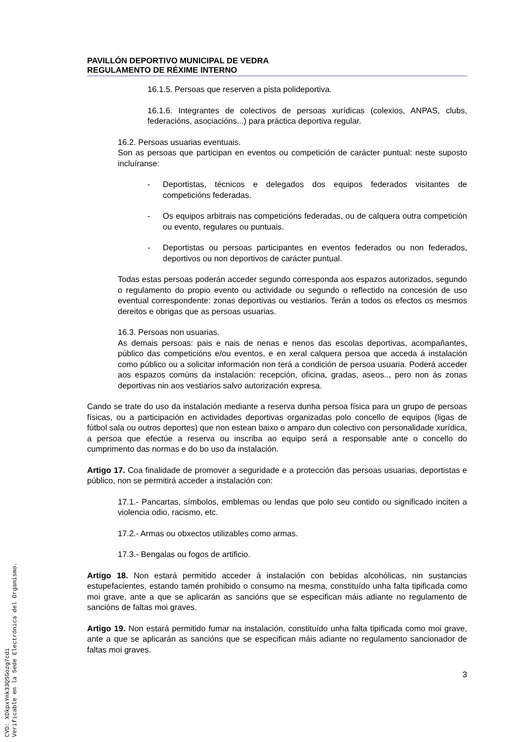PAVILLÓN DEPORTIVO MUNICIPAL DE VEDRA
REGULAMENTO DE RÉXIME INTERNO
16.1.5. Persoas que reserven a pista polideportiva.
16.1.6. Integrantes de colectivos de persoas xurídicas (colexios, ANPAS, clubs, federacións, asociacións...) para práctica deportiva regular.
16.2. Persoas usuarias eventuais.
Son as persoas que participan en eventos ou competición de carácter puntual: neste suposto incluíranse:
- Deportistas, técnicos e delegados dos equipos federados visitantes de competicións federadas.
- Os equipos arbitrais nas competicións federadas, ou de calquera outra competición ou evento, regulares ou puntuais.
- Deportistas ou persoas participantes en eventos federados ou non federados, deportivos ou non deportivos de carácter puntual.
Todas estas persoas poderán acceder segundo corresponda aos espazos autorizados, segundo o regulamento do propio evento ou actividade ou segundo o reflectido na concesión de uso eventual correspondente: zonas deportivas ou vestiarios. Terán a todos os efectos os mesmos dereitos e obrigas que as persoas usuarias.
16.3. Persoas non usuarias.
As demais persoas: pais e nais de nenas e nenos das escolas deportivas, acompañantes, público das competicións e/ou eventos, e en xeral calquera persoa que acceda á instalación como público ou a solicitar información non terá a condición de persoa usuaria. Poderá acceder aos espazos comúns da instalación: recepción, oficina, gradas, aseos.., pero non ás zonas deportivas nin aos vestiarios salvo autorización expresa.
Cando se trate do uso da instalación mediante a reserva dunha persoa física para un grupo de persoas físicas, ou a participación en actividades deportivas organizadas polo concello de equipos (ligas de fútbol sala ou outros deportes) que non estean baixo o amparo dun colectivo con personalidade xurídica, a persoa que efectúe a reserva ou inscriba ao equipo será a responsable ante o concello do cumprimento das normas e do bo uso da instalación.
Artigo 17. Coa finalidade de promover a seguridade e a protección das persoas usuarias, deportistas e público, non se permitirá acceder a instalación con:
17.1.- Pancartas, símbolos, emblemas ou lendas que polo seu contido ou significado inciten a violencia odio, racismo, etc.
17.2.- Armas ou obxectos utilizables como armas.
17.3.- Bengalas ou fogos de artificio.
Artigo 18. Non estará permitido acceder á instalación con bebidas alcohólicas, nin sustancias estupefacientes, estando tamén prohibido o consumo na mesma, constituído unha falta tipificada como moi grave, ante a que se aplicarán as sancións que se especifican máis adiante no regulamento de sancións de faltas moi graves.
Artigo 19. Non estará permitido fumar na instalación, constituído unha falta tipificada como moi grave, ante a que se aplicarán as sancións que se especifican máis adiante no regulamento sancionador de faltas moi graves.
3
CVD: XDkpxYnk33QSGozg7cdi
Verificable en la Sede Electrónica del Organismo.